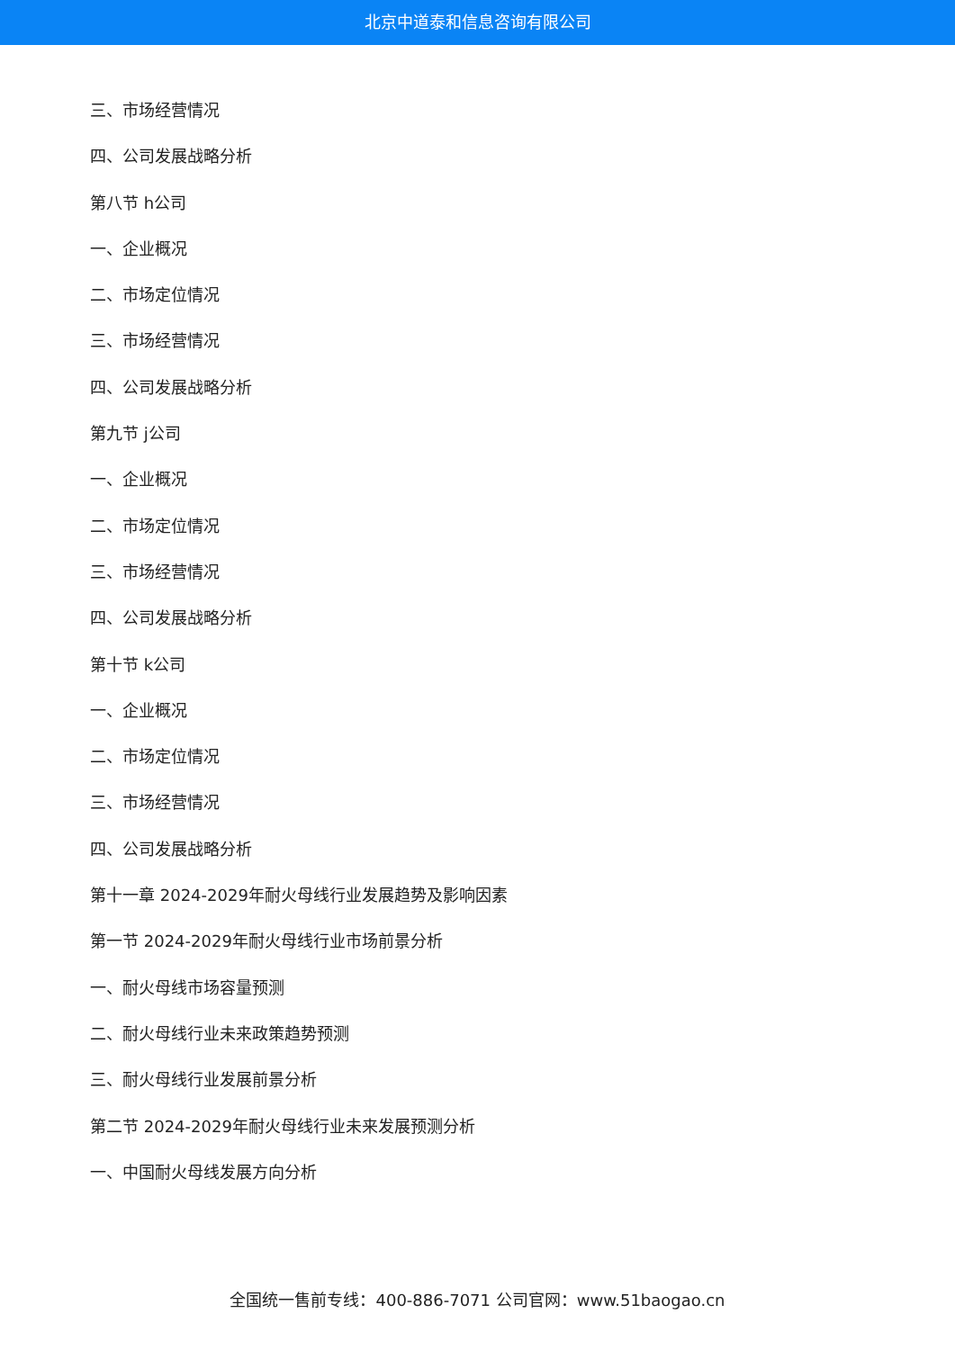北京中道泰和信息咨询有限公司
三、市场经营情况
四、公司发展战略分析
第八节 h公司
一、企业概况
二、市场定位情况
三、市场经营情况
四、公司发展战略分析
第九节 j公司
一、企业概况
二、市场定位情况
三、市场经营情况
四、公司发展战略分析
第十节 k公司
一、企业概况
二、市场定位情况
三、市场经营情况
四、公司发展战略分析
第十一章 2024-2029年耐火母线行业发展趋势及影响因素
第一节 2024-2029年耐火母线行业市场前景分析
一、耐火母线市场容量预测
二、耐火母线行业未来政策趋势预测
三、耐火母线行业发展前景分析
第二节 2024-2029年耐火母线行业未来发展预测分析
一、中国耐火母线发展方向分析
全国统一售前专线：400-886-7071 公司官网：www.51baogao.cn